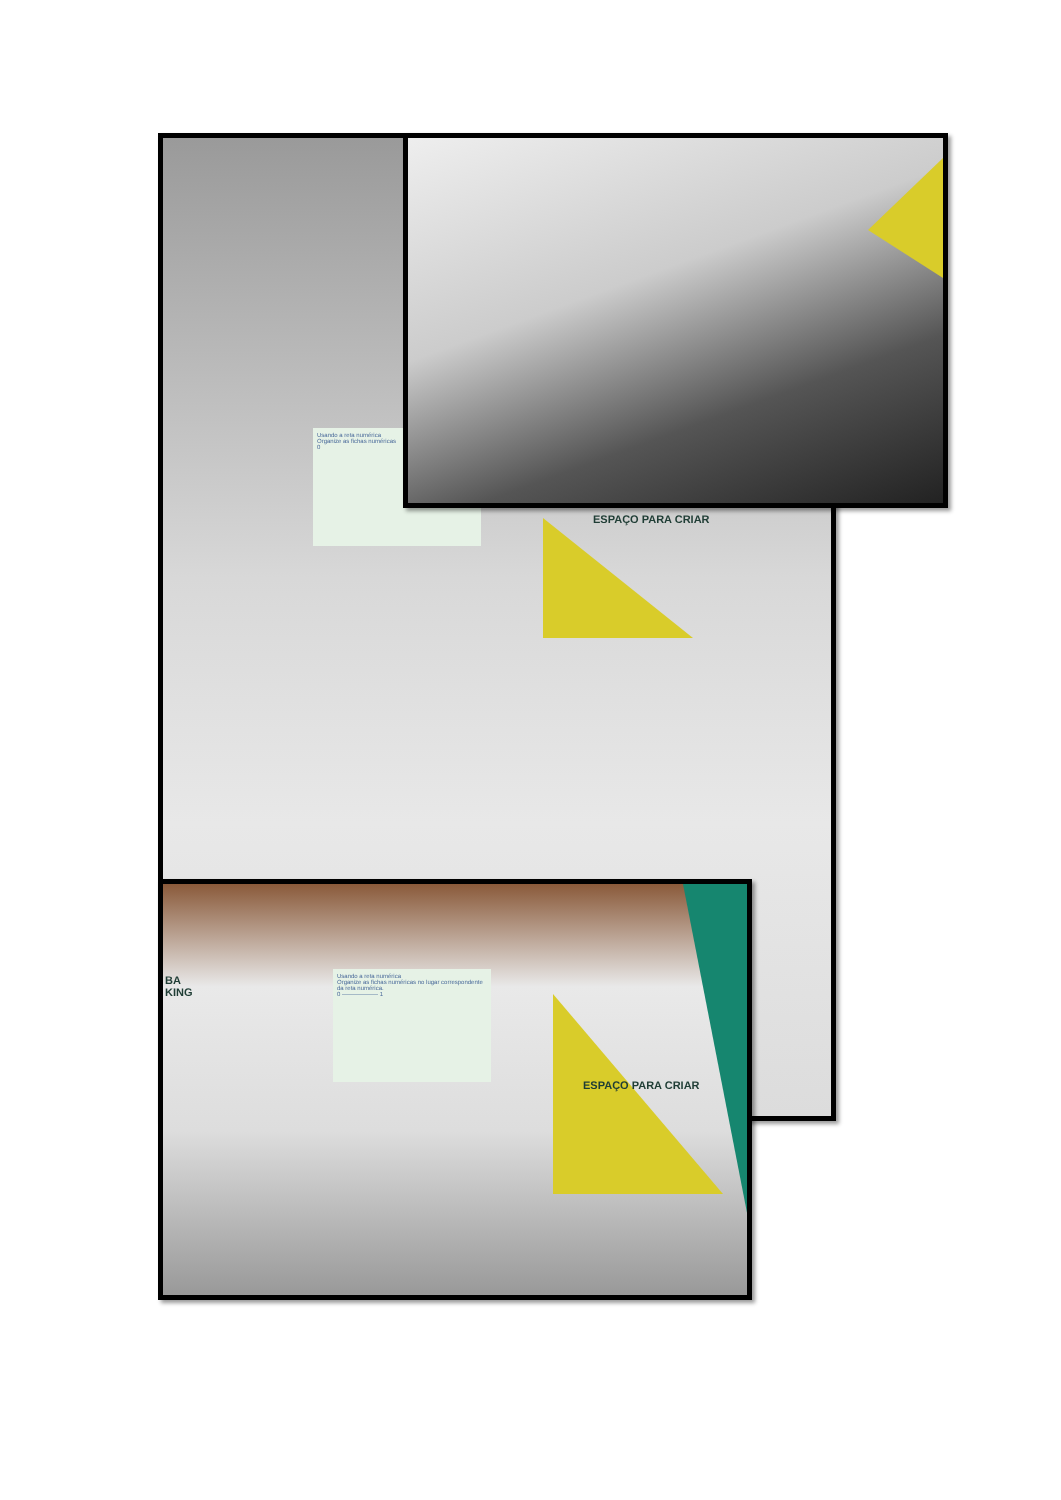Usando a reta numérica
Organize as fichas numéricas
0
ESPAÇO PARA CRIAR
Usando a reta numérica
Organize as fichas numéricas no lugar correspondente da reta numérica.
0 —————— 1
ESPAÇO PARA CRIAR
BA
KING